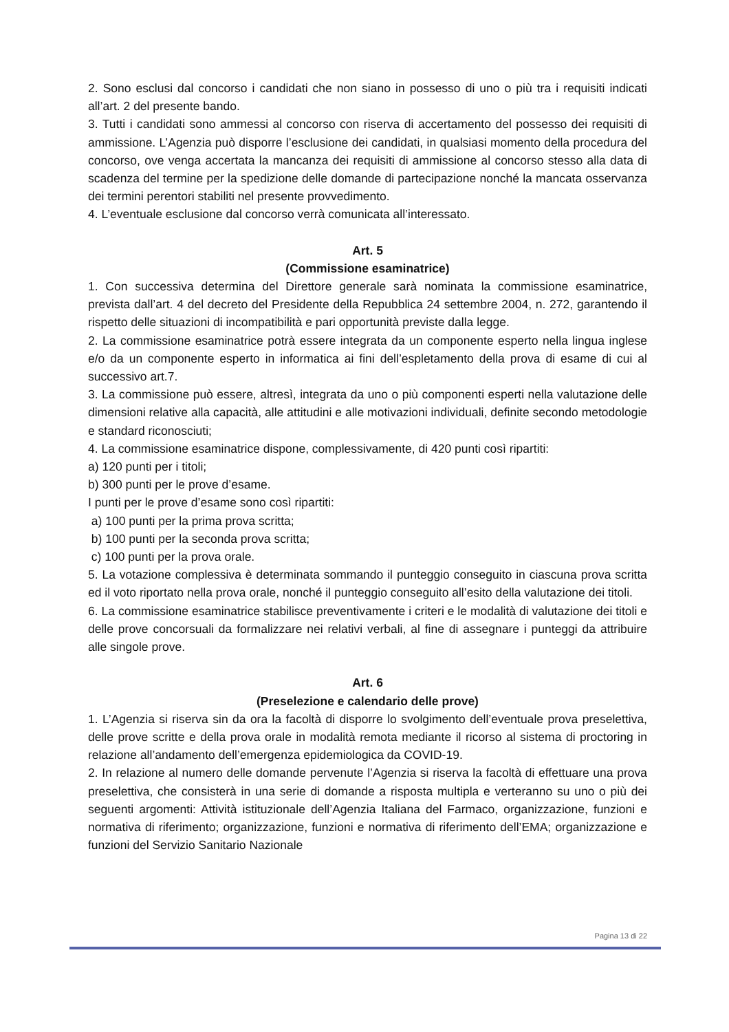2. Sono esclusi dal concorso i candidati che non siano in possesso di uno o più tra i requisiti indicati all’art. 2 del presente bando.
3. Tutti i candidati sono ammessi al concorso con riserva di accertamento del possesso dei requisiti di ammissione. L’Agenzia può disporre l’esclusione dei candidati, in qualsiasi momento della procedura del concorso, ove venga accertata la mancanza dei requisiti di ammissione al concorso stesso alla data di scadenza del termine per la spedizione delle domande di partecipazione nonché la mancata osservanza dei termini perentori stabiliti nel presente provvedimento.
4. L’eventuale esclusione dal concorso verrà comunicata all’interessato.
Art. 5
(Commissione esaminatrice)
1. Con successiva determina del Direttore generale sarà nominata la commissione esaminatrice, prevista dall’art. 4 del decreto del Presidente della Repubblica 24 settembre 2004, n. 272, garantendo il rispetto delle situazioni di incompatibilità e pari opportunità previste dalla legge.
2. La commissione esaminatrice potrà essere integrata da un componente esperto nella lingua inglese e/o da un componente esperto in informatica ai fini dell’espletamento della prova di esame di cui al successivo art.7.
3. La commissione può essere, altresì, integrata da uno o più componenti esperti nella valutazione delle dimensioni relative alla capacità, alle attitudini e alle motivazioni individuali, definite secondo metodologie e standard riconosciuti;
4. La commissione esaminatrice dispone, complessivamente, di 420 punti così ripartiti:
a) 120 punti per i titoli;
b) 300 punti per le prove d’esame.
I punti per le prove d’esame sono così ripartiti:
a) 100 punti per la prima prova scritta;
b) 100 punti per la seconda prova scritta;
c) 100 punti per la prova orale.
5. La votazione complessiva è determinata sommando il punteggio conseguito in ciascuna prova scritta ed il voto riportato nella prova orale, nonché il punteggio conseguito all’esito della valutazione dei titoli.
6. La commissione esaminatrice stabilisce preventivamente i criteri e le modalità di valutazione dei titoli e delle prove concorsuali da formalizzare nei relativi verbali, al fine di assegnare i punteggi da attribuire alle singole prove.
Art. 6
(Preselezione e calendario delle prove)
1. L’Agenzia si riserva sin da ora la facoltà di disporre lo svolgimento dell’eventuale prova preselettiva, delle prove scritte e della prova orale in modalità remota mediante il ricorso al sistema di proctoring in relazione all’andamento dell’emergenza epidemiologica da COVID-19.
2. In relazione al numero delle domande pervenute l’Agenzia si riserva la facoltà di effettuare una prova preselettiva, che consisterà in una serie di domande a risposta multipla e verteranno su uno o più dei seguenti argomenti: Attività istituzionale dell’Agenzia Italiana del Farmaco, organizzazione, funzioni e normativa di riferimento; organizzazione, funzioni e normativa di riferimento dell’EMA; organizzazione e funzioni del Servizio Sanitario Nazionale
Pagina 13 di 22